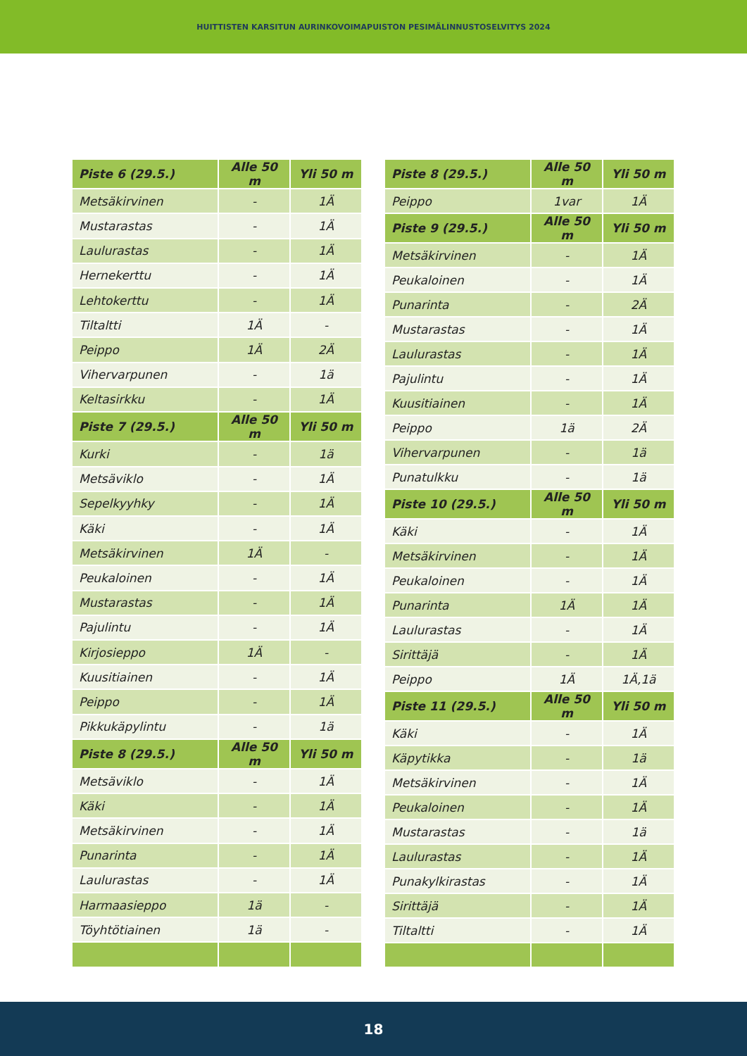HUITTISTEN KARSITUN AURINKOVOIMAPUISTON PESIMÄLINNUSTOSELVITYS 2024
| Piste 6 (29.5.) | Alle 50 m | Yli 50 m |
| --- | --- | --- |
| Metsäkirvinen | - | 1Ä |
| Mustarastas | - | 1Ä |
| Laulurastas | - | 1Ä |
| Hernekerttu | - | 1Ä |
| Lehtokerttu | - | 1Ä |
| Tiltaltti | 1Ä | - |
| Peippo | 1Ä | 2Ä |
| Vihervarpunen | - | 1ä |
| Keltasirkku | - | 1Ä |
| Piste 7 (29.5.) | Alle 50 m | Yli 50 m |
| Kurki | - | 1ä |
| Metsäviklo | - | 1Ä |
| Sepelkyyhky | - | 1Ä |
| Käki | - | 1Ä |
| Metsäkirvinen | 1Ä | - |
| Peukaloinen | - | 1Ä |
| Mustarastas | - | 1Ä |
| Pajulintu | - | 1Ä |
| Kirjosieppo | 1Ä | - |
| Kuusitiainen | - | 1Ä |
| Peippo | - | 1Ä |
| Pikkukäpylintu | - | 1ä |
| Piste 8 (29.5.) | Alle 50 m | Yli 50 m |
| Metsäviklo | - | 1Ä |
| Käki | - | 1Ä |
| Metsäkirvinen | - | 1Ä |
| Punarinta | - | 1Ä |
| Laulurastas | - | 1Ä |
| Harmaasieppo | 1ä | - |
| Töyhtötiainen | 1ä | - |
| Piste 8 (29.5.) | Alle 50 m | Yli 50 m |
| --- | --- | --- |
| Peippo | 1var | 1Ä |
| Piste 9 (29.5.) | Alle 50 m | Yli 50 m |
| Metsäkirvinen | - | 1Ä |
| Peukaloinen | - | 1Ä |
| Punarinta | - | 2Ä |
| Mustarastas | - | 1Ä |
| Laulurastas | - | 1Ä |
| Pajulintu | - | 1Ä |
| Kuusitiainen | - | 1Ä |
| Peippo | 1ä | 2Ä |
| Vihervarpunen | - | 1ä |
| Punatulkku | - | 1ä |
| Piste 10 (29.5.) | Alle 50 m | Yli 50 m |
| Käki | - | 1Ä |
| Metsäkirvinen | - | 1Ä |
| Peukaloinen | - | 1Ä |
| Punarinta | 1Ä | 1Ä |
| Laulurastas | - | 1Ä |
| Sirittäjä | - | 1Ä |
| Peippo | 1Ä | 1Ä,1ä |
| Piste 11 (29.5.) | Alle 50 m | Yli 50 m |
| Käki | - | 1Ä |
| Käpytikka | - | 1ä |
| Metsäkirvinen | - | 1Ä |
| Peukaloinen | - | 1Ä |
| Mustarastas | - | 1ä |
| Laulurastas | - | 1Ä |
| Punakylkirastas | - | 1Ä |
| Sirittäjä | - | 1Ä |
| Tiltaltti | - | 1Ä |
18